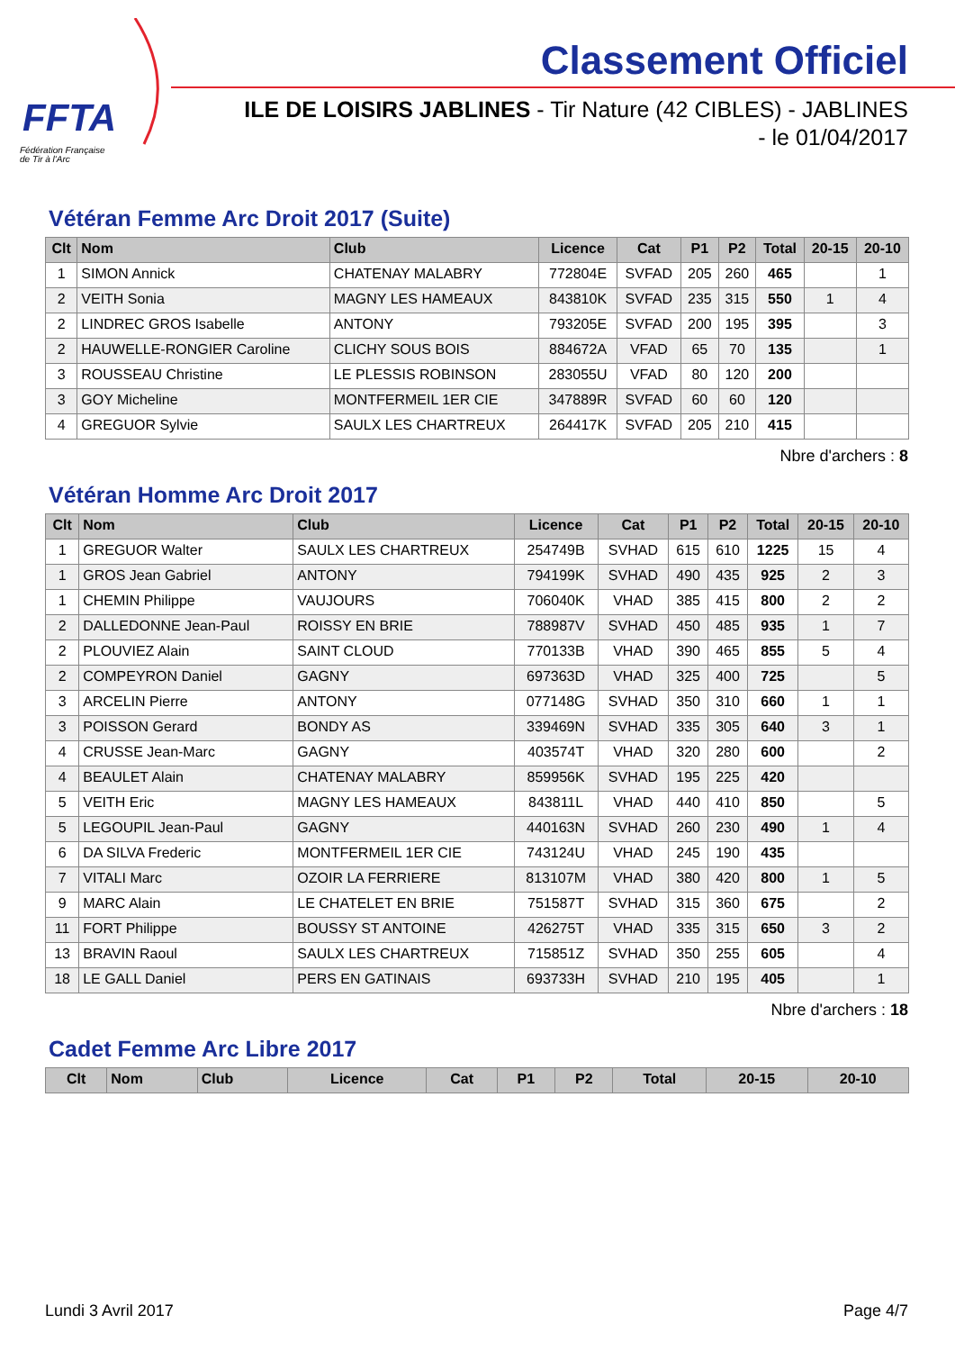FFTA
Fédération Française
de Tir à l'Arc
Classement Officiel
ILE DE LOISIRS JABLINES - Tir Nature (42 CIBLES) - JABLINES
- le 01/04/2017
Vétéran Femme Arc Droit 2017 (Suite)
| Clt | Nom | Club | Licence | Cat | P1 | P2 | Total | 20-15 | 20-10 |
| --- | --- | --- | --- | --- | --- | --- | --- | --- | --- |
| 1 | SIMON Annick | CHATENAY MALABRY | 772804E | SVFAD | 205 | 260 | 465 | | 1 |
| 2 | VEITH Sonia | MAGNY LES HAMEAUX | 843810K | SVFAD | 235 | 315 | 550 | 1 | 4 |
| 2 | LINDREC GROS Isabelle | ANTONY | 793205E | SVFAD | 200 | 195 | 395 | | 3 |
| 2 | HAUWELLE-RONGIER Caroline | CLICHY SOUS BOIS | 884672A | VFAD | 65 | 70 | 135 | | 1 |
| 3 | ROUSSEAU Christine | LE PLESSIS ROBINSON | 283055U | VFAD | 80 | 120 | 200 | | |
| 3 | GOY Micheline | MONTFERMEIL 1ER CIE | 347889R | SVFAD | 60 | 60 | 120 | | |
| 4 | GREGUOR Sylvie | SAULX LES CHARTREUX | 264417K | SVFAD | 205 | 210 | 415 | | |
Nbre d'archers : 8
Vétéran Homme Arc Droit 2017
| Clt | Nom | Club | Licence | Cat | P1 | P2 | Total | 20-15 | 20-10 |
| --- | --- | --- | --- | --- | --- | --- | --- | --- | --- |
| 1 | GREGUOR Walter | SAULX LES CHARTREUX | 254749B | SVHAD | 615 | 610 | 1225 | 15 | 4 |
| 1 | GROS Jean Gabriel | ANTONY | 794199K | SVHAD | 490 | 435 | 925 | 2 | 3 |
| 1 | CHEMIN Philippe | VAUJOURS | 706040K | VHAD | 385 | 415 | 800 | 2 | 2 |
| 2 | DALLEDONNE Jean-Paul | ROISSY EN BRIE | 788987V | SVHAD | 450 | 485 | 935 | 1 | 7 |
| 2 | PLOUVIEZ Alain | SAINT CLOUD | 770133B | VHAD | 390 | 465 | 855 | 5 | 4 |
| 2 | COMPEYRON Daniel | GAGNY | 697363D | VHAD | 325 | 400 | 725 | | 5 |
| 3 | ARCELIN Pierre | ANTONY | 077148G | SVHAD | 350 | 310 | 660 | 1 | 1 |
| 3 | POISSON Gerard | BONDY AS | 339469N | SVHAD | 335 | 305 | 640 | 3 | 1 |
| 4 | CRUSSE Jean-Marc | GAGNY | 403574T | VHAD | 320 | 280 | 600 | | 2 |
| 4 | BEAULET Alain | CHATENAY MALABRY | 859956K | SVHAD | 195 | 225 | 420 | | |
| 5 | VEITH Eric | MAGNY LES HAMEAUX | 843811L | VHAD | 440 | 410 | 850 | | 5 |
| 5 | LEGOUPIL Jean-Paul | GAGNY | 440163N | SVHAD | 260 | 230 | 490 | 1 | 4 |
| 6 | DA SILVA Frederic | MONTFERMEIL 1ER CIE | 743124U | VHAD | 245 | 190 | 435 | | |
| 7 | VITALI Marc | OZOIR LA FERRIERE | 813107M | VHAD | 380 | 420 | 800 | 1 | 5 |
| 9 | MARC Alain | LE CHATELET EN BRIE | 751587T | SVHAD | 315 | 360 | 675 | | 2 |
| 11 | FORT Philippe | BOUSSY ST ANTOINE | 426275T | VHAD | 335 | 315 | 650 | 3 | 2 |
| 13 | BRAVIN Raoul | SAULX LES CHARTREUX | 715851Z | SVHAD | 350 | 255 | 605 | | 4 |
| 18 | LE GALL Daniel | PERS EN GATINAIS | 693733H | SVHAD | 210 | 195 | 405 | | 1 |
Nbre d'archers : 18
Cadet Femme Arc Libre 2017
| Clt | Nom | Club | Licence | Cat | P1 | P2 | Total | 20-15 | 20-10 |
| --- | --- | --- | --- | --- | --- | --- | --- | --- | --- |
Lundi 3 Avril 2017 Page 4/7